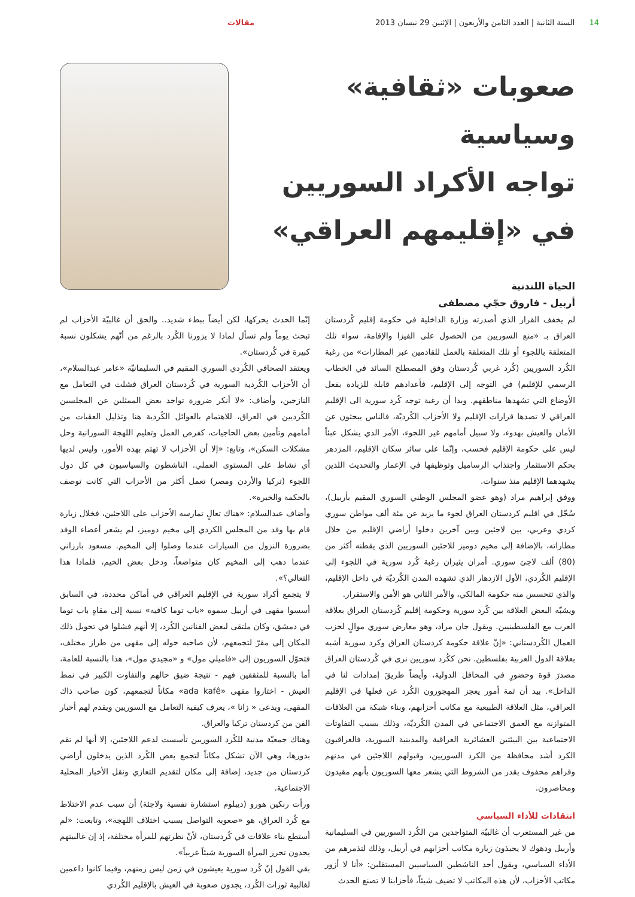14 السنة الثانية | العدد الثامن والأربعون | الإثنين 29 نيسان 2013
مقالات
صعوبات «ثقافية» وسياسية
تواجه الأكراد السوريين
في «إقليمهم العراقي»
الحياة اللندنية
أربيل - فاروق حجّي مصطفى
لم يخفف القرار الذي أصدرته وزارة الداخلية في حكومة إقليم كُردستان العراق بـ «منع السوريين من الحصول على الفيزا والإقامة، سواء تلك المتعلقة باللجوء أو تلك المتعلقة بالعمل للقادمين عبر المطارات» من رغبة الكُرد السوريين (كُرد غربي كُردستان وفق المصطلح السائد في الخطاب الرسمي للإقليم) في التوجه إلى الإقليم، فأعدادهم قابلة للزيادة بفعل الأوضاع التي تشهدها مناطقهم. وبدا أن رغبة توجه كُرد سورية الى الإقليم العراقي لا تصدها قرارات الإقليم ولا الأحزاب الكُرديّة، فالناس يبحثون عن الأمان والعيش بهدوء، ولا سبيل أمامهم غير اللجوء، الأمر الذي يشكل عبئاً ليس على حكومة الإقليم فحسب، وإنّما على سائر سكان الإقليم، المزدهر بحكم الاستثمار واجتذاب الرساميل وتوظيفها في الإعمار والتحديث اللذين يشهدهما الإقليم منذ سنوات.
ووفق إبراهيم مراد (وهو عضو المجلس الوطني السوري المقيم بأربيل)، سُجّل في اقليم كردستان العراق لجوء ما يزيد عن مئة ألف مواطن سوري كردي وعربي، بين لاجئين وبين آخرين دخلوا أراضي الإقليم من خلال مطاراته، بالإضافة إلى مخيم دوميز للاجئين السوريين الذي يقطنه أكثر من (80) ألف لاجئ سوري. أمران يثيران رغبة كُرد سورية في اللجوء إلى الإقليم الكُردي، الأول الازدهار الذي تشهده المدن الكُرديّة في داخل الإقليم، والذي تتحسس منه حكومة المالكي، والأمر الثاني هو الأمن والاستقرار.
ويشبّه البعض العلاقة بين كُرد سورية وحكومة إقليم كُردستان العراق بعلاقة العرب مع الفلسطينيين. ويقول جان مراد، وهو معارض سوري موالٍ لحزب العمال الكُردستاني: «إنّ علاقة حكومة كردستان العراق وكرد سورية أشبه بعلاقة الدول العربية بفلسطين. نحن ككُرد سوريين نرى في كُردستان العراق مصدرَ قوة وحضورٍ في المحافل الدولية، وأيضاً طريقَ إمدادات لنا في الداخل». بيد أن ثمة أمور يعجز المهجورون الكُرد عن فعلها في الإقليم العراقي، مثل العلاقة الطبيعية مع مكاتب أحزابهم، وبناء شبكة من العلاقات المتوازنة مع العمق الاجتماعي في المدن الكُرديّة، وذلك بسبب التفاوتات الاجتماعية بين البيئتين العشائرية العراقية والمدينية السورية، فالعراقيون الكرد أشد محافظة من الكرد السوريين، وقبولهم اللاجئين في مدنهم وقراهم محفوف بقدر من الشروط التي يشعر معها السوريون بأنهم مقيدون ومحاصرون.
انتقادات للأداء السياسي
من غير المستغرب أن غالبيّة المتواجدين من الكُرد السوريين في السليمانية وأربيل ودهوك لا يحبذون زيارة مكاتب أحزابهم في أربيل، وذلك لتذمرهم من الأداء السياسي، ويقول أحد الناشطين السياسيين المستقلين: «أنا لا أزور مكاتب الأحزاب، لأن هذه المكاتب لا تضيف شيئاً، فأحزابنا لا تصنع الحدث
إنّما الحدث يحركها، لكن أيضاً ببطء شديد.. والحق أن غالبيّة الأحزاب لم تبحث يوماً ولم تسأل لماذا لا يزورنا الكُرد بالرغم من أنّهم يشكلون نسبة كبيرة في كُردستان».
ويعتقد الصحافي الكُردي السوري المقيم في السليمانيّة «عامر عبدالسلام»، أن الأحزاب الكُردية السورية في كُردستان العراق فشلت في التعامل مع النازحين، وأضاف: «لا أنكر ضرورة تواجد بعض الممثلين عن المجلسين الكُرديين في العراق، للاهتمام بالعوائل الكُردية هنا وتذليل العقبات من أمامهم وتأمين بعض الحاجيات، كفرص العمل وتعليم اللهجة السورانية وحل مشكلات السكن»، وتابع: «إلا أن الأحزاب لا تهتم بهذه الأمور، وليس لديها أي نشاط على المستوى العملي. الناشطون والسياسيون في كل دول اللجوء (تركيا والأردن ومصر) تعمل أكثر من الأحزاب التي كانت توصف بالحكمة والخبرة».
وأضاف عبدالسلام: «هناك تعالٍ تمارسه الأحزاب على اللاجئين، فخلال زيارة قام بها وفد من المجلس الكردي إلى مخيم دوميز، لم يشعر أعضاء الوفد بضرورة النزول من السيارات عندما وصلوا إلى المخيم. مسعود بارزاني عندما ذهب إلى المخيم كان متواضعاً، ودخل بعض الخيم، فلماذا هذا التعالي؟».
لا يتجمع أكراد سورية في الإقليم العراقي في أماكن محددة، في السابق أسسوا مقهى في أربيل سموه «باب توما كافيه» نسبة إلى مقاهٍ باب توما في دمشق، وكان ملتقى لبعض الفنانين الكُرد، إلا أنهم فشلوا في تحويل ذلك المكان إلى مقرّ لتجمعهم، لأن صاحبه حوله إلى مقهى من طراز مختلف، فتحوّل السوريون إلى «فاميلي مول» و «مجيدي مول»، هذا بالنسبة للعامة، أما بالنسبة للمثقفين فهم - نتيجة ضيق حالهم والتفاوت الكبير في نمط العيش - اختاروا مقهى «ada kafê» مكاناً لتجمعهم، كون صاحب ذاك المقهى، ويدعى « زانا »، يعرف كيفية التعامل مع السوريين ويقدم لهم أخبار الفن من كردستان تركيا والعراق.
وهناك جمعيّة مدنية للكُرد السوريين تأسست لدعم اللاجئين، إلا أنها لم تقم بدورها، وهي الآن تشكل مكاناً لتجمع بعض الكُرد الذين يدخلون أراضي كردستان من جديد، إضافة إلى مكان لتقديم التعازي ونقل الأخبار المحلية الاجتماعية.
ورأت رنكين هورو (ديبلوم استشارة نفسية ولاجئة) أن سبب عدم الاختلاط مع كُرد العراق، هو «صعوبة التواصل بسبب اختلاف اللهجة»، وتابعت: «لم أستطع بناء علاقات في كُردستان، لأنّ نظرتهم للمرأة مختلفة، إذ إن غالبيتهم يجدون تحرر المرأة السورية شيئاً غريباً».
بقي القول إنّ كُرد سورية يعيشون في زمن ليس زمنهم، وفيما كانوا داعمين لغالبية ثورات الكُرد، يجدون صعوبة في العيش بالإقليم الكُردي